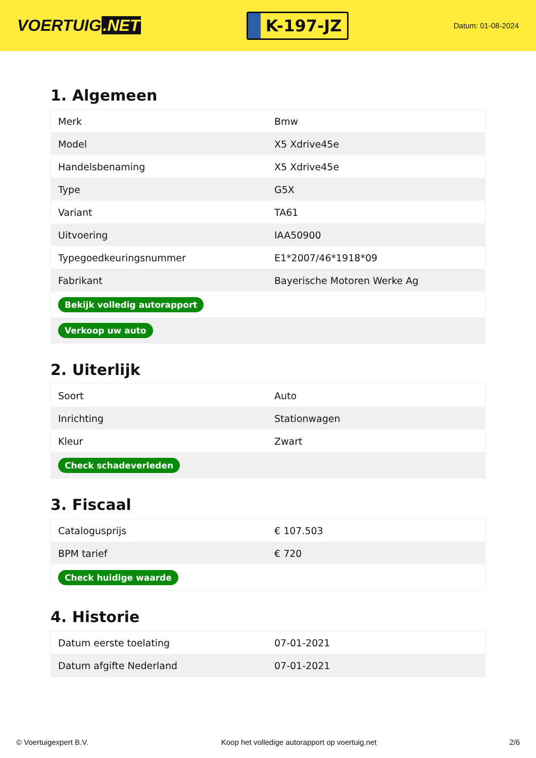VOERTUIG.NET
K-197-JZ
Datum: 01-08-2024
1. Algemeen
| Merk | Bmw |
| Model | X5 Xdrive45e |
| Handelsbenaming | X5 Xdrive45e |
| Type | G5X |
| Variant | TA61 |
| Uitvoering | IAA50900 |
| Typegoedkeuringsnummer | E1*2007/46*1918*09 |
| Fabrikant | Bayerische Motoren Werke Ag |
| Bekijk volledig autorapport | |
| Verkoop uw auto | |
2. Uiterlijk
| Soort | Auto |
| Inrichting | Stationwagen |
| Kleur | Zwart |
| Check schadeverleden | |
3. Fiscaal
| Catalogusprijs | € 107.503 |
| BPM tarief | € 720 |
| Check huidige waarde | |
4. Historie
| Datum eerste toelating | 07-01-2021 |
| Datum afgifte Nederland | 07-01-2021 |
© Voertuigexpert B.V. Koop het volledige autorapport op voertuig.net 2/6